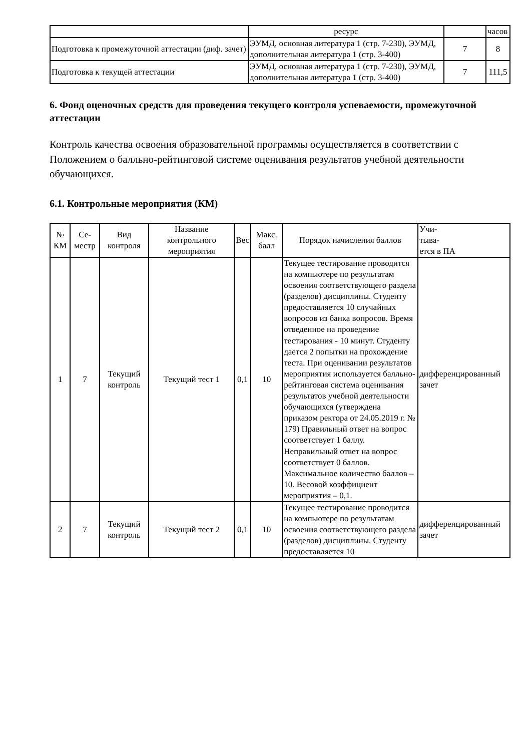| | ресурс | | часов |
| Подготовка к промежуточной аттестации (диф. зачет) | ЭУМД, основная литература 1 (стр. 7-230), ЭУМД, дополнительная литература 1 (стр. 3-400) | 7 | 8 |
| Подготовка к текущей аттестации | ЭУМД, основная литература 1 (стр. 7-230), ЭУМД, дополнительная литература 1 (стр. 3-400) | 7 | 111,5 |
6. Фонд оценочных средств для проведения текущего контроля успеваемости, промежуточной аттестации
Контроль качества освоения образовательной программы осуществляется в соответствии с Положением о балльно-рейтинговой системе оценивания результатов учебной деятельности обучающихся.
6.1. Контрольные мероприятия (КМ)
| № КМ | Се-местр | Вид контроля | Название контрольного мероприятия | Вес | Макс. балл | Порядок начисления баллов | Учи- тыва- ется в ПА |
| --- | --- | --- | --- | --- | --- | --- | --- |
| 1 | 7 | Текущий контроль | Текущий тест 1 | 0,1 | 10 | Текущее тестирование проводится на компьютере по результатам освоения соответствующего раздела (разделов) дисциплины. Студенту предоставляется 10 случайных вопросов из банка вопросов. Время отведенное на проведение тестирования - 10 минут. Студенту дается 2 попытки на прохождение теста. При оценивании результатов мероприятия используется балльно-рейтинговая система оценивания результатов учебной деятельности обучающихся (утверждена приказом ректора от 24.05.2019 г. № 179) Правильный ответ на вопрос соответствует 1 баллу. Неправильный ответ на вопрос соответствует 0 баллов. Максимальное количество баллов – 10. Весовой коэффициент мероприятия – 0,1. | дифференцированный зачет |
| 2 | 7 | Текущий контроль | Текущий тест 2 | 0,1 | 10 | Текущее тестирование проводится на компьютере по результатам освоения соответствующего раздела (разделов) дисциплины. Студенту предоставляется 10 | дифференцированный зачет |